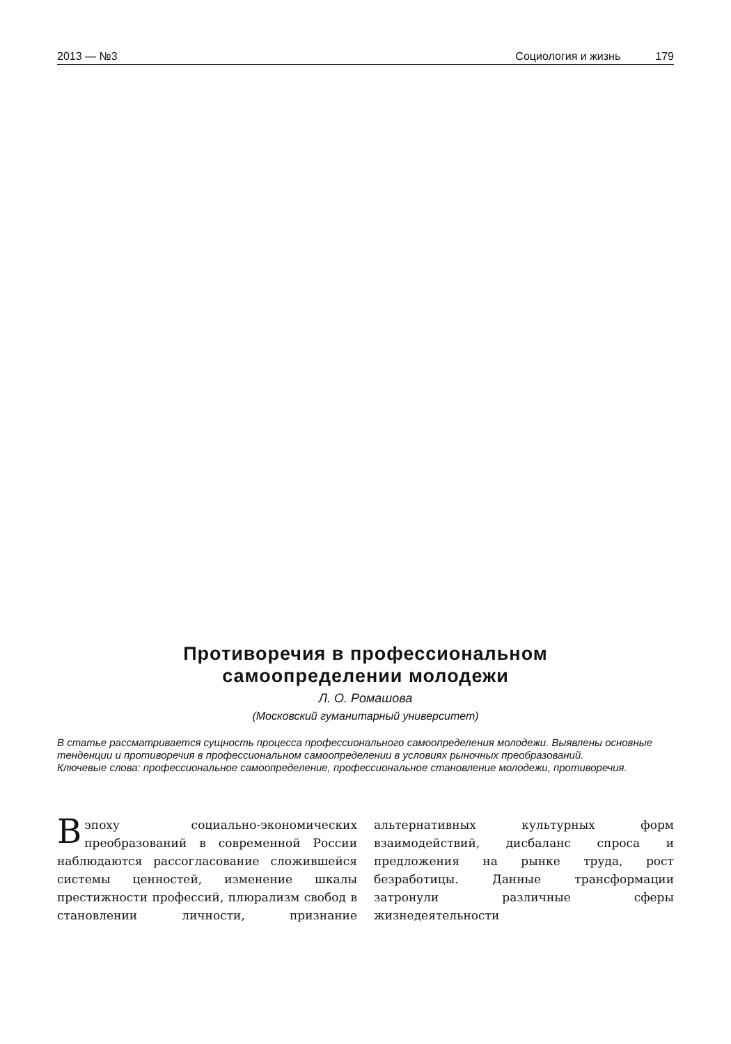2013 — №3 Социология и жизнь 179
Противоречия в профессиональном
самоопределении молодежи
Л. О. Ромашова
(Московский гуманитарный университет)
В статье рассматривается сущность процесса профессионального самоопределения молодежи. Выявлены основные тенденции и противоречия в профессиональном самоопределении в условиях рыночных преобразований.
Ключевые слова: профессиональное самоопределение, профессиональное становление молодежи, противоречия.
В эпоху социально-экономических преобразований в современной России наблюдаются рассогласование сложившейся системы ценностей, изменение шкалы престижности профессий, плюрализм свобод в становлении личности, признание альтернативных культурных форм взаимодействий, дисбаланс спроса и предложения на рынке труда, рост безработицы. Данные трансформации затронули различные сферы жизнедеятельности